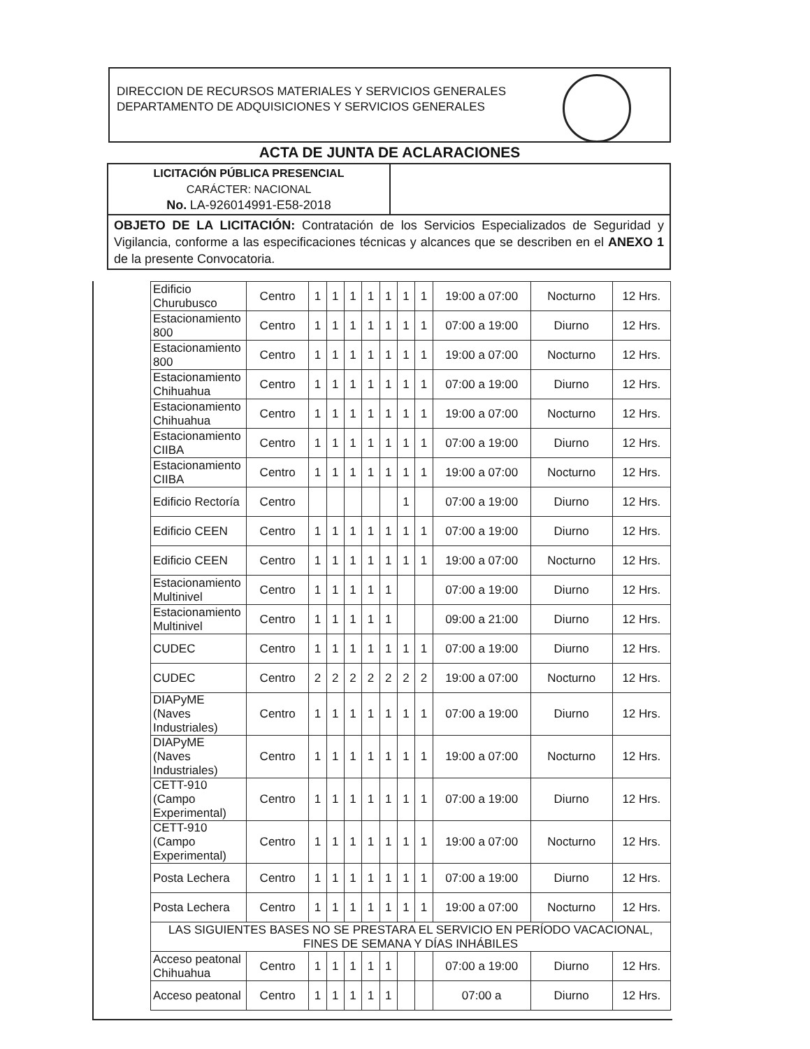DIRECCION DE RECURSOS MATERIALES Y SERVICIOS GENERALES
DEPARTAMENTO DE ADQUISICIONES Y SERVICIOS GENERALES
ACTA DE JUNTA DE ACLARACIONES
| LICITACIÓN PÚBLICA PRESENCIAL CARÁCTER: NACIONAL No. LA-926014991-E58-2018 | |
| OBJETO DE LA LICITACIÓN: Contratación de los Servicios Especializados de Seguridad y Vigilancia, conforme a las especificaciones técnicas y alcances que se describen en el ANEXO 1 de la presente Convocatoria. | |
| Edificio Churubusco | Centro | 1 | 1 | 1 | 1 | 1 | 1 | 1 | 19:00 a 07:00 | Nocturno | 12 Hrs. |
| Estacionamiento 800 | Centro | 1 | 1 | 1 | 1 | 1 | 1 | 1 | 07:00 a 19:00 | Diurno | 12 Hrs. |
| Estacionamiento 800 | Centro | 1 | 1 | 1 | 1 | 1 | 1 | 1 | 19:00 a 07:00 | Nocturno | 12 Hrs. |
| Estacionamiento Chihuahua | Centro | 1 | 1 | 1 | 1 | 1 | 1 | 1 | 07:00 a 19:00 | Diurno | 12 Hrs. |
| Estacionamiento Chihuahua | Centro | 1 | 1 | 1 | 1 | 1 | 1 | 1 | 19:00 a 07:00 | Nocturno | 12 Hrs. |
| Estacionamiento CIIBA | Centro | 1 | 1 | 1 | 1 | 1 | 1 | 1 | 07:00 a 19:00 | Diurno | 12 Hrs. |
| Estacionamiento CIIBA | Centro | 1 | 1 | 1 | 1 | 1 | 1 | 1 | 19:00 a 07:00 | Nocturno | 12 Hrs. |
| Edificio Rectoría | Centro | | | | | | 1 | | 07:00 a 19:00 | Diurno | 12 Hrs. |
| Edificio CEEN | Centro | 1 | 1 | 1 | 1 | 1 | 1 | 1 | 07:00 a 19:00 | Diurno | 12 Hrs. |
| Edificio CEEN | Centro | 1 | 1 | 1 | 1 | 1 | 1 | 1 | 19:00 a 07:00 | Nocturno | 12 Hrs. |
| Estacionamiento Multinivel | Centro | 1 | 1 | 1 | 1 | 1 | | | 07:00 a 19:00 | Diurno | 12 Hrs. |
| Estacionamiento Multinivel | Centro | 1 | 1 | 1 | 1 | 1 | | | 09:00 a 21:00 | Diurno | 12 Hrs. |
| CUDEC | Centro | 1 | 1 | 1 | 1 | 1 | 1 | 1 | 07:00 a 19:00 | Diurno | 12 Hrs. |
| CUDEC | Centro | 2 | 2 | 2 | 2 | 2 | 2 | 2 | 19:00 a 07:00 | Nocturno | 12 Hrs. |
| DIAPyME (Naves Industriales) | Centro | 1 | 1 | 1 | 1 | 1 | 1 | 1 | 07:00 a 19:00 | Diurno | 12 Hrs. |
| DIAPyME (Naves Industriales) | Centro | 1 | 1 | 1 | 1 | 1 | 1 | 1 | 19:00 a 07:00 | Nocturno | 12 Hrs. |
| CETT-910 (Campo Experimental) | Centro | 1 | 1 | 1 | 1 | 1 | 1 | 1 | 07:00 a 19:00 | Diurno | 12 Hrs. |
| CETT-910 (Campo Experimental) | Centro | 1 | 1 | 1 | 1 | 1 | 1 | 1 | 19:00 a 07:00 | Nocturno | 12 Hrs. |
| Posta Lechera | Centro | 1 | 1 | 1 | 1 | 1 | 1 | 1 | 07:00 a 19:00 | Diurno | 12 Hrs. |
| Posta Lechera | Centro | 1 | 1 | 1 | 1 | 1 | 1 | 1 | 19:00 a 07:00 | Nocturno | 12 Hrs. |
| LAS SIGUIENTES BASES NO SE PRESTARA EL SERVICIO EN PERÍODO VACACIONAL, FINES DE SEMANA Y DÍAS INHÁBILES | | | | | | | | | | | |
| Acceso peatonal Chihuahua | Centro | 1 | 1 | 1 | 1 | 1 | | | 07:00 a 19:00 | Diurno | 12 Hrs. |
| Acceso peatonal | Centro | 1 | 1 | 1 | 1 | 1 | | | 07:00 a | Diurno | 12 Hrs. |